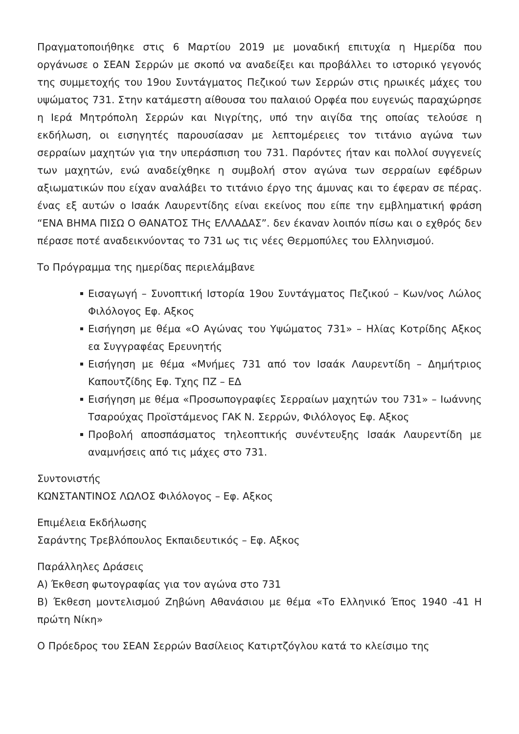Πραγματοποιήθηκε στις 6 Μαρτίου 2019 με μοναδική επιτυχία η Ημερίδα που οργάνωσε ο ΣΕΑΝ Σερρών με σκοπό να αναδείξει και προβάλλει το ιστορικό γεγονός της συμμετοχής του 19ου Συντάγματος Πεζικού των Σερρών στις ηρωικές μάχες του υψώματος 731. Στην κατάμεστη αίθουσα του παλαιού Ορφέα που ευγενώς παραχώρησε η Ιερά Μητρόπολη Σερρών και Νιγρίτης, υπό την αιγίδα της οποίας τελούσε η εκδήλωση, οι εισηγητές παρουσίασαν με λεπτομέρειες τον τιτάνιο αγώνα των σερραίων μαχητών για την υπεράσπιση του 731. Παρόντες ήταν και πολλοί συγγενείς των μαχητών, ενώ αναδείχθηκε η συμβολή στον αγώνα των σερραίων εφέδρων αξιωματικών που είχαν αναλάβει το τιτάνιο έργο της άμυνας και το έφεραν σε πέρας. ένας εξ αυτών ο Ισαάκ Λαυρεντίδης είναι εκείνος που είπε την εμβληματική φράση “ΕΝΑ ΒΗΜΑ ΠΙΣΩ Ο ΘΑΝΑΤΟΣ ΤΗς ΕΛΛΑΔΑΣ”. δεν έκαναν λοιπόν πίσω και ο εχθρός δεν πέρασε ποτέ αναδεικνύοντας το 731 ως τις νέες Θερμοπύλες του Ελληνισμού.
Το Πρόγραμμα της ημερίδας περιελάμβανε
Εισαγωγή – Συνοπτική Ιστορία 19ου Συντάγματος Πεζικού – Κων/νος Λώλος Φιλόλογος Εφ. Αξκος
Εισήγηση με θέμα «Ο Αγώνας του Υψώματος 731» – Ηλίας Κοτρίδης Αξκος εα Συγγραφέας Ερευνητής
Εισήγηση με θέμα «Μνήμες 731 από τον Ισαάκ Λαυρεντίδη – Δημήτριος Καπουτζίδης Εφ. Τχης ΠΖ – ΕΔ
Εισήγηση με θέμα «Προσωπογραφίες Σερραίων μαχητών του 731» – Ιωάννης Τσαρούχας Προϊστάμενος ΓΑΚ Ν. Σερρών, Φιλόλογος Εφ. Αξκος
Προβολή αποσπάσματος τηλεοπτικής συνέντευξης Ισαάκ Λαυρεντίδη με αναμνήσεις από τις μάχες στο 731.
Συντονιστής
ΚΩΝΣΤΑΝΤΙΝΟΣ ΛΩΛΟΣ Φιλόλογος – Εφ. Αξκος
Επιμέλεια Εκδήλωσης
Σαράντης Τρεβλόπουλος Εκπαιδευτικός – Εφ. Αξκος
Παράλληλες Δράσεις
Α) Έκθεση φωτογραφίας για τον αγώνα στο 731
Β) Έκθεση μοντελισμού Ζηβώνη Αθανάσιου με θέμα «Το Ελληνικό Έπος 1940 -41 Η πρώτη Νίκη»
Ο Πρόεδρος του ΣΕΑΝ Σερρών Βασίλειος Κατιρτζόγλου κατά το κλείσιμο της